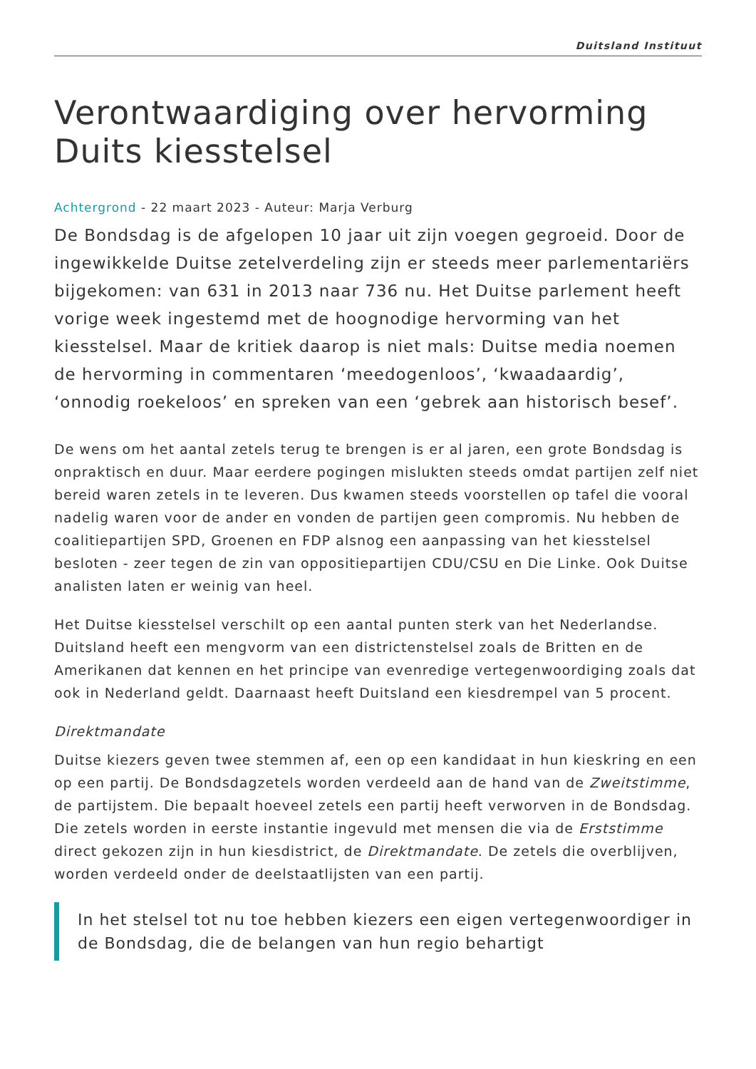Duitsland Instituut
Verontwaardiging over hervorming Duits kiesstelsel
Achtergrond - 22 maart 2023 - Auteur: Marja Verburg
De Bondsdag is de afgelopen 10 jaar uit zijn voegen gegroeid. Door de ingewikkelde Duitse zetelverdeling zijn er steeds meer parlementariërs bijgekomen: van 631 in 2013 naar 736 nu. Het Duitse parlement heeft vorige week ingestemd met de hoognodige hervorming van het kiesstelsel. Maar de kritiek daarop is niet mals: Duitse media noemen de hervorming in commentaren ‘meedogenloos’, ‘kwaadaardig’, ‘onnodig roekeloos’ en spreken van een ‘gebrek aan historisch besef’.
De wens om het aantal zetels terug te brengen is er al jaren, een grote Bondsdag is onpraktisch en duur. Maar eerdere pogingen mislukten steeds omdat partijen zelf niet bereid waren zetels in te leveren. Dus kwamen steeds voorstellen op tafel die vooral nadelig waren voor de ander en vonden de partijen geen compromis. Nu hebben de coalitiepartijen SPD, Groenen en FDP alsnog een aanpassing van het kiesstelsel besloten - zeer tegen de zin van oppositiepartijen CDU/CSU en Die Linke. Ook Duitse analisten laten er weinig van heel.
Het Duitse kiesstelsel verschilt op een aantal punten sterk van het Nederlandse. Duitsland heeft een mengvorm van een districtenstelsel zoals de Britten en de Amerikanen dat kennen en het principe van evenredige vertegenwoordiging zoals dat ook in Nederland geldt. Daarnaast heeft Duitsland een kiesdrempel van 5 procent.
Direktmandate
Duitse kiezers geven twee stemmen af, een op een kandidaat in hun kieskring en een op een partij. De Bondsdagzetels worden verdeeld aan de hand van de Zweitstimme, de partijstem. Die bepaalt hoeveel zetels een partij heeft verworven in de Bondsdag. Die zetels worden in eerste instantie ingevuld met mensen die via de Erststimme direct gekozen zijn in hun kiesdistrict, de Direktmandate. De zetels die overblijven, worden verdeeld onder de deelstaatlijsten van een partij.
In het stelsel tot nu toe hebben kiezers een eigen vertegenwoordiger in de Bondsdag, die de belangen van hun regio behartigt